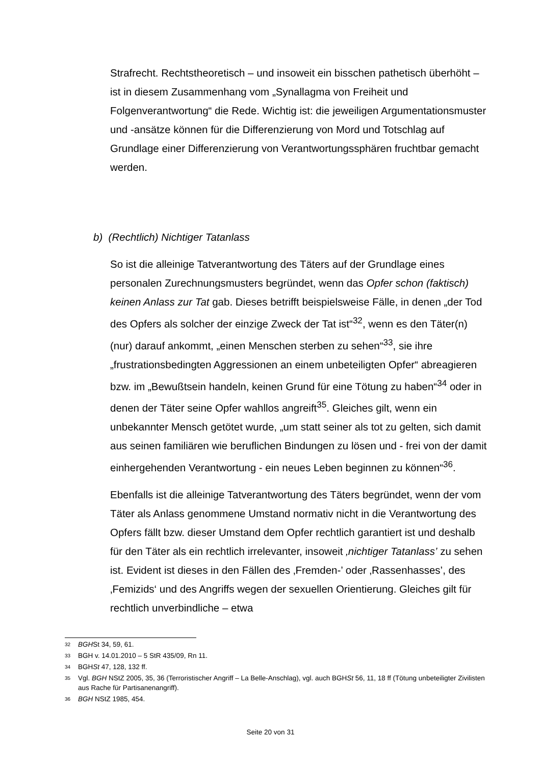Strafrecht. Rechtstheoretisch – und insoweit ein bisschen pathetisch überhöht – ist in diesem Zusammenhang vom „Synallagma von Freiheit und Folgenverantwortung“ die Rede. Wichtig ist: die jeweiligen Argumentationsmuster und -ansätze können für die Differenzierung von Mord und Totschlag auf Grundlage einer Differenzierung von Verantwortungssphären fruchtbar gemacht werden.
b) (Rechtlich) Nichtiger Tatanlass
So ist die alleinige Tatverantwortung des Täters auf der Grundlage eines personalen Zurechnungsmusters begründet, wenn das Opfer schon (faktisch) keinen Anlass zur Tat gab. Dieses betrifft beispielsweise Fälle, in denen „der Tod des Opfers als solcher der einzige Zweck der Tat ist“<sup>32</sup>, wenn es den Täter(n) (nur) darauf ankommt, „einen Menschen sterben zu sehen“<sup>33</sup>, sie ihre „frustrationsbedingten Aggressionen an einem unbeteiligten Opfer“ abreagieren bzw. im „Bewußtsein handeln, keinen Grund für eine Tötung zu haben“<sup>34</sup> oder in denen der Täter seine Opfer wahllos angreift<sup>35</sup>. Gleiches gilt, wenn ein unbekannter Mensch getötet wurde, „um statt seiner als tot zu gelten, sich damit aus seinen familiären wie beruflichen Bindungen zu lösen und - frei von der damit einhergehenden Verantwortung - ein neues Leben beginnen zu können“<sup>36</sup>.
Ebenfalls ist die alleinige Tatverantwortung des Täters begründet, wenn der vom Täter als Anlass genommene Umstand normativ nicht in die Verantwortung des Opfers fällt bzw. dieser Umstand dem Opfer rechtlich garantiert ist und deshalb für den Täter als ein rechtlich irrelevanter, insoweit ‚nichtiger Tatanlass’ zu sehen ist. Evident ist dieses in den Fällen des ‚Fremden-’ oder ‚Rassenhasses’, des ‚Femizids‘ und des Angriffs wegen der sexuellen Orientierung. Gleiches gilt für rechtlich unverbindliche – etwa
32 BGHSt 34, 59, 61.
33 BGH v. 14.01.2010 – 5 StR 435/09, Rn 11.
34 BGHSt 47, 128, 132 ff.
35 Vgl. BGH NStZ 2005, 35, 36 (Terroristischer Angriff – La Belle-Anschlag), vgl. auch BGHSt 56, 11, 18 ff (Tötung unbeteiligter Zivilisten aus Rache für Partisanenangriff).
36 BGH NStZ 1985, 454.
Seite 20 von 31